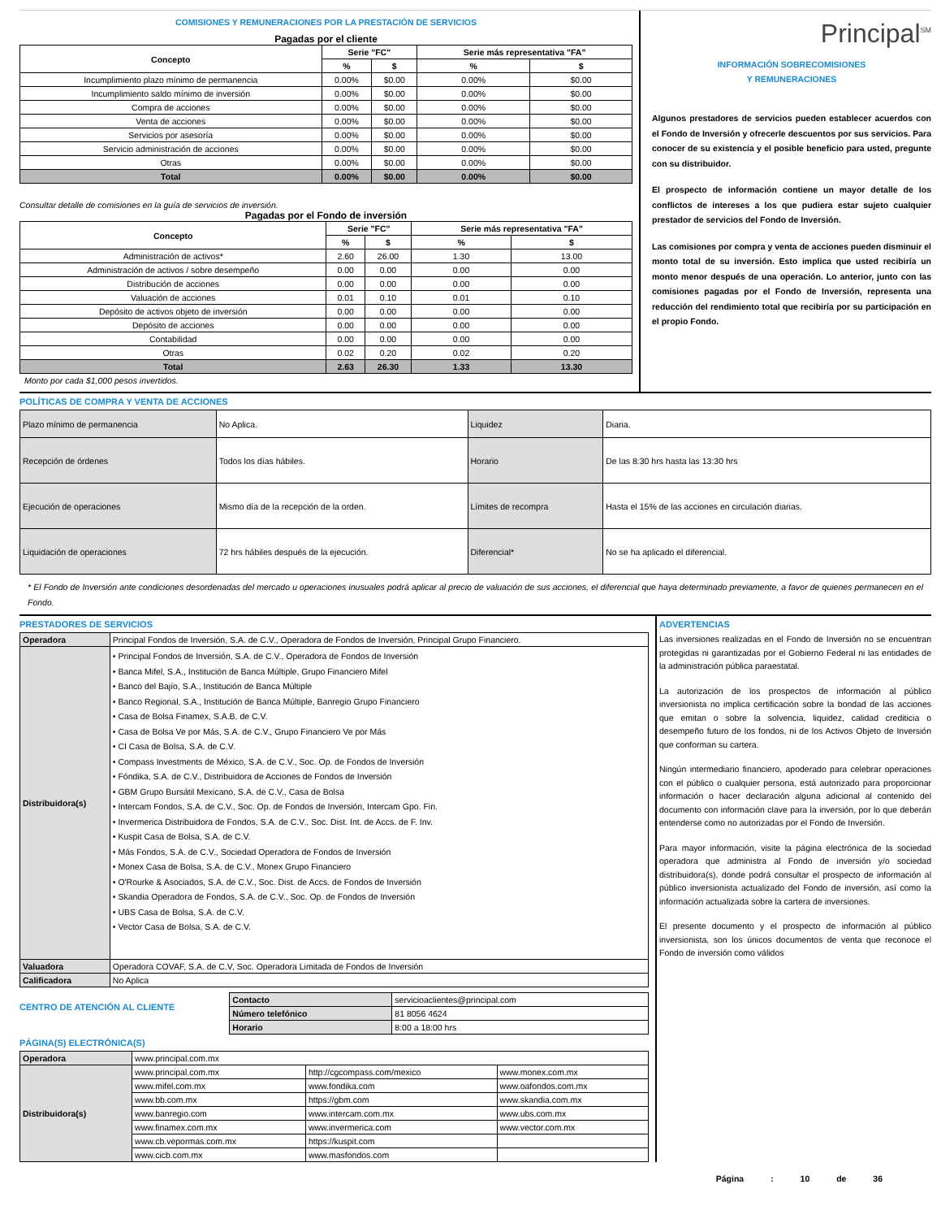COMISIONES Y REMUNERACIONES POR LA PRESTACIÓN DE SERVICIOS
Pagadas por el cliente
| Concepto | Serie "FC" | | Serie más representativa "FA" | |
| --- | --- | --- | --- | --- |
| | % | $ | % | $ |
| Incumplimiento plazo mínimo de permanencia | 0.00% | $0.00 | 0.00% | $0.00 |
| Incumplimiento saldo mínimo de inversión | 0.00% | $0.00 | 0.00% | $0.00 |
| Compra de acciones | 0.00% | $0.00 | 0.00% | $0.00 |
| Venta de acciones | 0.00% | $0.00 | 0.00% | $0.00 |
| Servicios por asesoría | 0.00% | $0.00 | 0.00% | $0.00 |
| Servicio administración de acciones | 0.00% | $0.00 | 0.00% | $0.00 |
| Otras | 0.00% | $0.00 | 0.00% | $0.00 |
| Total | 0.00% | $0.00 | 0.00% | $0.00 |
Consultar detalle de comisiones en la guía de servicios de inversión.
Pagadas por el Fondo de inversión
| Concepto | Serie "FC" | | Serie más representativa "FA" | |
| --- | --- | --- | --- | --- |
| | % | $ | % | $ |
| Administración de activos* | 2.60 | 26.00 | 1.30 | 13.00 |
| Administración de activos / sobre desempeño | 0.00 | 0.00 | 0.00 | 0.00 |
| Distribución de acciones | 0.00 | 0.00 | 0.00 | 0.00 |
| Valuación de acciones | 0.01 | 0.10 | 0.01 | 0.10 |
| Depósito de activos objeto de inversión | 0.00 | 0.00 | 0.00 | 0.00 |
| Depósito de acciones | 0.00 | 0.00 | 0.00 | 0.00 |
| Contabilidad | 0.00 | 0.00 | 0.00 | 0.00 |
| Otras | 0.02 | 0.20 | 0.02 | 0.20 |
| Total | 2.63 | 26.30 | 1.33 | 13.30 |
Monto por cada $1,000 pesos invertidos.
Principal<sup>SM</sup>
INFORMACIÓN SOBRECOMISIONES
Y REMUNERACIONES
Algunos prestadores de servicios pueden establecer acuerdos con el Fondo de Inversión y ofrecerle descuentos por sus servicios. Para conocer de su existencia y el posible beneficio para usted, pregunte con su distribuidor.
El prospecto de información contiene un mayor detalle de los conflictos de intereses a los que pudiera estar sujeto cualquier prestador de servicios del Fondo de Inversión.
Las comisiones por compra y venta de acciones pueden disminuir el monto total de su inversión. Esto implica que usted recibiría un monto menor después de una operación. Lo anterior, junto con las comisiones pagadas por el Fondo de Inversión, representa una reducción del rendimiento total que recibiría por su participación en el propio Fondo.
POLÍTICAS DE COMPRA Y VENTA DE ACCIONES
| Plazo mínimo de permanencia | No Aplica. | Liquidez | Diaria. |
| Recepción de órdenes | Todos los días hábiles. | Horario | De las 8:30 hrs hasta las 13:30 hrs |
| Ejecución de operaciones | Mismo día de la recepción de la orden. | Límites de recompra | Hasta el 15% de las acciones en circulación diarias. |
| Liquidación de operaciones | 72 hrs hábiles después de la ejecución. | Diferencial* | No se ha aplicado el diferencial. |
* El Fondo de Inversión ante condiciones desordenadas del mercado u operaciones inusuales podrá aplicar al precio de valuación de sus acciones, el diferencial que haya determinado previamente, a favor de quienes permanecen en el Fondo.
PRESTADORES DE SERVICIOS
| Operadora | Principal Fondos de Inversión, S.A. de C.V., Operadora de Fondos de Inversión, Principal Grupo Financiero. |
| Distribuidora(s) | • Principal Fondos de Inversión, S.A. de C.V., Operadora de Fondos de Inversión • Banca Mifel, S.A., Institución de Banca Múltiple, Grupo Financiero Mifel • Banco del Bajío, S.A., Institución de Banca Múltiple • Banco Regional, S.A., Institución de Banca Múltiple, Banregio Grupo Financiero • Casa de Bolsa Finamex, S.A.B. de C.V. • Casa de Bolsa Ve por Más, S.A. de C.V., Grupo Financiero Ve por Más • CI Casa de Bolsa, S.A. de C.V. • Compass Investments de México, S.A. de C.V., Soc. Op. de Fondos de Inversión • Fóndika, S.A. de C.V., Distribuidora de Acciones de Fondos de Inversión • GBM Grupo Bursátil Mexicano, S.A. de C.V., Casa de Bolsa • Intercam Fondos, S.A. de C.V., Soc. Op. de Fondos de Inversión, Intercam Gpo. Fin. • Invermerica Distribuidora de Fondos, S.A. de C.V., Soc. Dist. Int. de Accs. de F. Inv. • Kuspit Casa de Bolsa, S.A. de C.V. • Más Fondos, S.A. de C.V., Sociedad Operadora de Fondos de Inversión • Monex Casa de Bolsa, S.A. de C.V., Monex Grupo Financiero • O'Rourke & Asociados, S.A. de C.V., Soc. Dist. de Accs. de Fondos de Inversión • Skandia Operadora de Fondos, S.A. de C.V., Soc. Op. de Fondos de Inversión • UBS Casa de Bolsa, S.A. de C.V. • Vector Casa de Bolsa, S.A. de C.V. |
| Valuadora | Operadora COVAF, S.A. de C.V, Soc. Operadora Limitada de Fondos de Inversión |
| Calificadora | No Aplica |
CENTRO DE ATENCIÓN AL CLIENTE
| Contacto | servicioaclientes@principal.com |
| Número telefónico | 81 8056 4624 |
| Horario | 8:00 a 18:00 hrs |
PÁGINA(S) ELECTRÓNICA(S)
| Operadora | www.principal.com.mx | | |
| Distribuidora(s) | www.principal.com.mx | http://cgcompass.com/mexico | www.monex.com.mx |
| | www.mifel.com.mx | www.fondika.com | www.oafondos.com.mx |
| | www.bb.com.mx | https://gbm.com | www.skandia.com.mx |
| | www.banregio.com | www.intercam.com.mx | www.ubs.com.mx |
| | www.finamex.com.mx | www.invermerica.com | www.vector.com.mx |
| | www.cb.vepormas.com.mx | https://kuspit.com | |
| | www.cicb.com.mx | www.masfondos.com | |
ADVERTENCIAS
Las inversiones realizadas en el Fondo de Inversión no se encuentran protegidas ni garantizadas por el Gobierno Federal ni las entidades de la administración pública paraestatal.
La autorización de los prospectos de información al público inversionista no implica certificación sobre la bondad de las acciones que emitan o sobre la solvencia, liquidez, calidad crediticia o desempeño futuro de los fondos, ni de los Activos Objeto de Inversión que conforman su cartera.
Ningún intermediario financiero, apoderado para celebrar operaciones con el público o cualquier persona, está autorizado para proporcionar información o hacer declaración alguna adicional al contenido del documento con información clave para la inversión, por lo que deberán entenderse como no autorizadas por el Fondo de Inversión.
Para mayor información, visite la página electrónica de la sociedad operadora que administra al Fondo de inversión y/o sociedad distribuidora(s), donde podrá consultar el prospecto de información al público inversionista actualizado del Fondo de inversión, así como la información actualizada sobre la cartera de inversiones.
El presente documento y el prospecto de información al público inversionista, son los únicos documentos de venta que reconoce el Fondo de inversión como válidos
Página : 10 de 36